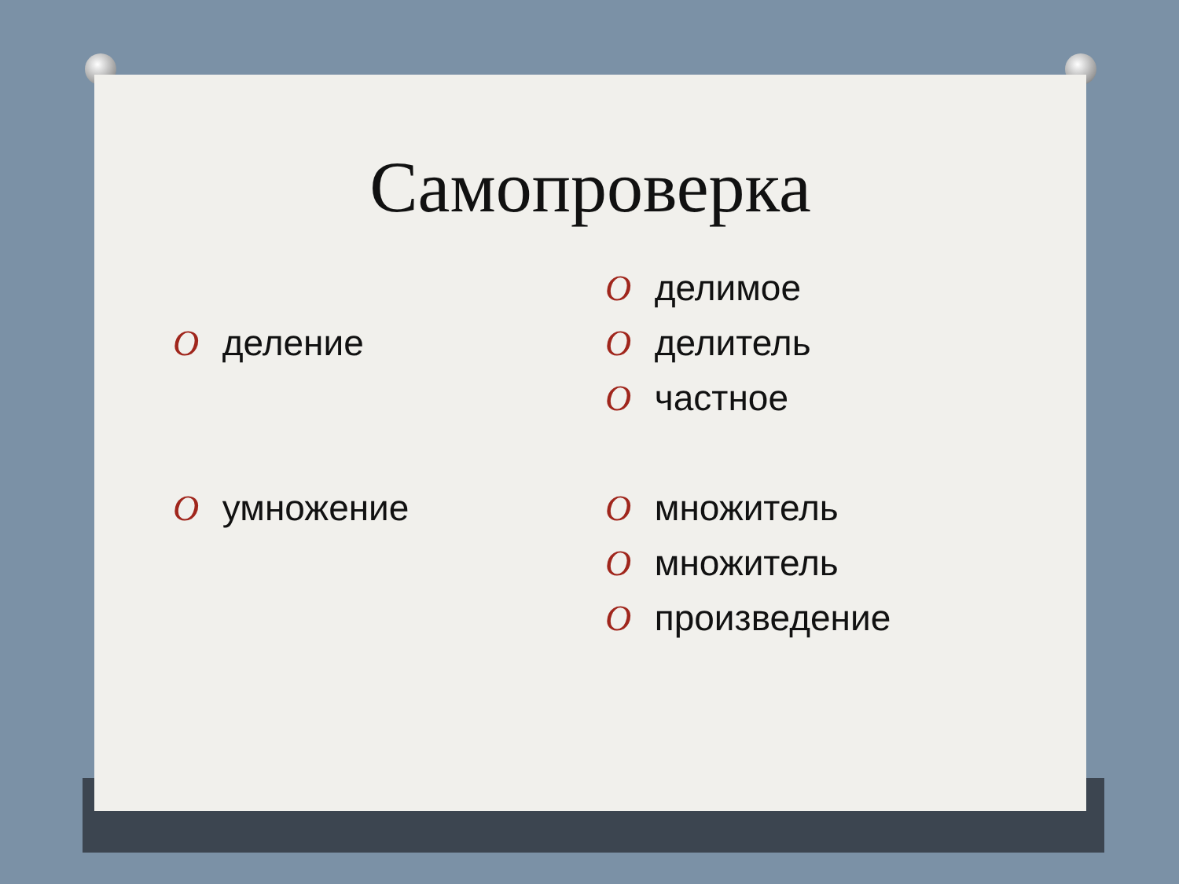Самопроверка
O деление
O умножение
O делимое
O делитель
O частное
O множитель
O множитель
O произведение